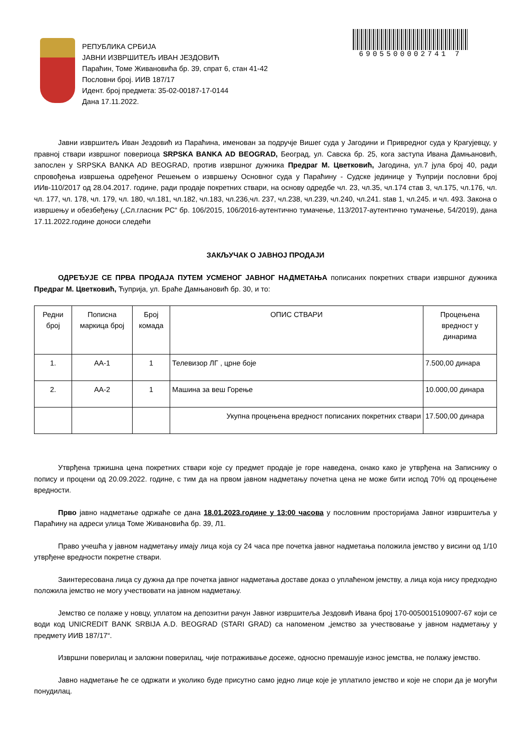РЕПУБЛИКА СРБИЈА
ЈАВНИ ИЗВРШИТЕЉ ИВАН ЈЕЗДОВИЋ
Параћин, Томе Живановића бр. 39, спрат 6, стан 41-42
Пословни број. ИИВ 187/17
Идент. број предмета: 35-02-00187-17-0144
Дана 17.11.2022.
6905500002741 7
Јавни извршитељ Иван Јездовић из Параћина, именован за подручје Вишег суда у Јагодини и Привредног суда у Крагујевцу, у правној ствари извршног повериоца SRPSKA BANKA AD BEOGRAD, Београд, ул. Савска бр. 25, кога заступа Ивана Дамњановић, запослен у SRPSKA BANKA AD BEOGRAD, против извршног дужника Предраг М. Цветковић, Јагодина, ул.7 јула број 40, ради спровођења извршења одређеног Решењем о извршењу Основног суда у Параћину - Судске јединице у Ћуприји пословни број ИИв-110/2017 од 28.04.2017. године, ради продаје покретних ствари, на основу одредбе чл. 23, чл.35, чл.174 став 3, чл.175, чл.176, чл. чл. 177, чл. 178, чл. 179, чл. 180, чл.181, чл.182, чл.183, чл.236,чл. 237, чл.238, чл.239, чл.240, чл.241. stав 1, чл.245. и чл. 493. Закона о извршењу и обезбеђењу („Сл.гласник РС“ бр. 106/2015, 106/2016-аутентично тумачење, 113/2017-аутентично тумачење, 54/2019), дана 17.11.2022.године доноси следећи
ЗАКЉУЧАК О ЈАВНОЈ ПРОДАЈИ
ОДРЕЂУЈЕ СЕ ПРВА ПРОДАЈА ПУТЕМ УСМЕНОГ ЈАВНОГ НАДМЕТАЊА пописаних покретних ствари извршног дужника Предраг М. Цветковић, Ћуприја, ул. Браће Дамњановић бр. 30, и то:
| Редни број | Пописна маркица број | Број комада | ОПИС СТВАРИ | Процењена вредност у динарима |
| --- | --- | --- | --- | --- |
| 1. | АА-1 | 1 | Телевизор ЛГ , црне боје | 7.500,00 динара |
| 2. | АА-2 | 1 | Машина за веш Горење | 10.000,00 динара |
| | | | Укупна процењена вредност пописаних покретних ствари | 17.500,00 динара |
Утврђена тржишна цена покретних ствари које су предмет продаје је горе наведена, онако како је утврђена на Записнику о попису и процени од 20.09.2022. године, с тим да на првом јавном надметању почетна цена не може бити испод 70% од процењене вредности.
Прво јавно надметање одржаће се дана 18.01.2023.године у 13:00 часова у пословним просторијама Јавног извршитеља у Параћину на адреси улица Томе Живановића бр. 39, Л1.
Право учешћа у јавном надметању имају лица која су 24 часа пре почетка јавног надметања положила јемство у висини од 1/10 утврђене вредности покретне ствари.
Заинтересована лица су дужна да пре почетка јавног надметања доставе доказ о уплаћеном јемству, а лица која нису предходно положила јемство не могу учествовати на јавном надметању.
Јемство се полаже у новцу, уплатом на депозитни рачун Јавног извршитеља Јездовић Ивана број 170-0050015109007-67 који се води код UNICREDIT BANK SRBIJA A.D. BEOGRAD (STARI GRAD) са напоменом „јемство за учествовање у јавном надметању у предмету ИИВ 187/17“.
Извршни поверилац и заложни поверилац, чије потраживање досеже, односно премашује износ јемства, не полажу јемство.
Јавно надметање ће се одржати и уколико буде присутно само једно лице које је уплатило јемство и које не спори да је могући понудилац.